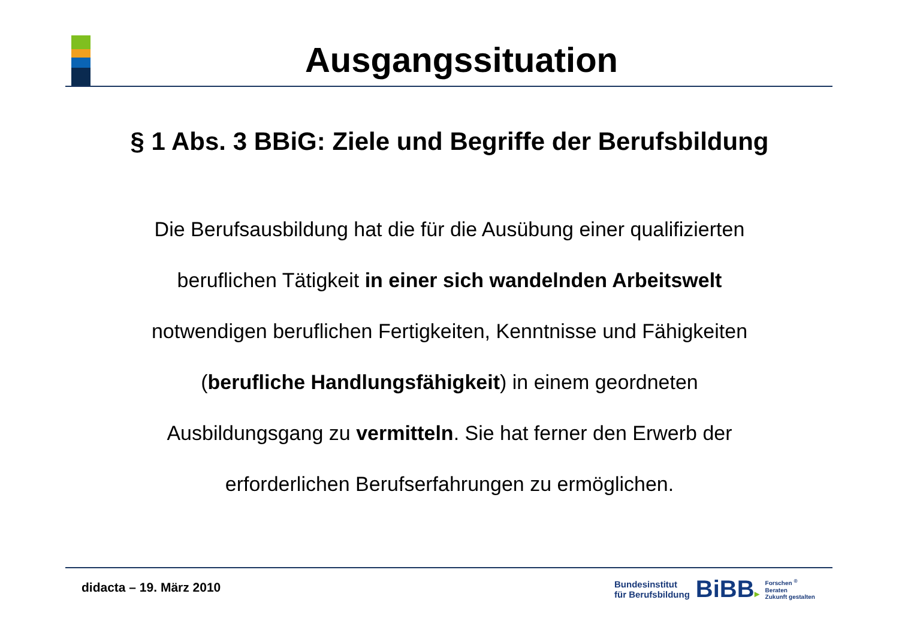Ausgangssituation
§ 1 Abs. 3 BBiG: Ziele und Begriffe der Berufsbildung
Die Berufsausbildung hat die für die Ausübung einer qualifizierten
beruflichen Tätigkeit in einer sich wandelnden Arbeitswelt
notwendigen beruflichen Fertigkeiten, Kenntnisse und Fähigkeiten
(berufliche Handlungsfähigkeit) in einem geordneten
Ausbildungsgang zu vermitteln. Sie hat ferner den Erwerb der
erforderlichen Berufserfahrungen zu ermöglichen.
didacta – 19. März 2010
Bundesinstitut
für Berufsbildung
BiBB▸
Forschen <sup>®</sup>
Beraten
Zukunft gestalten